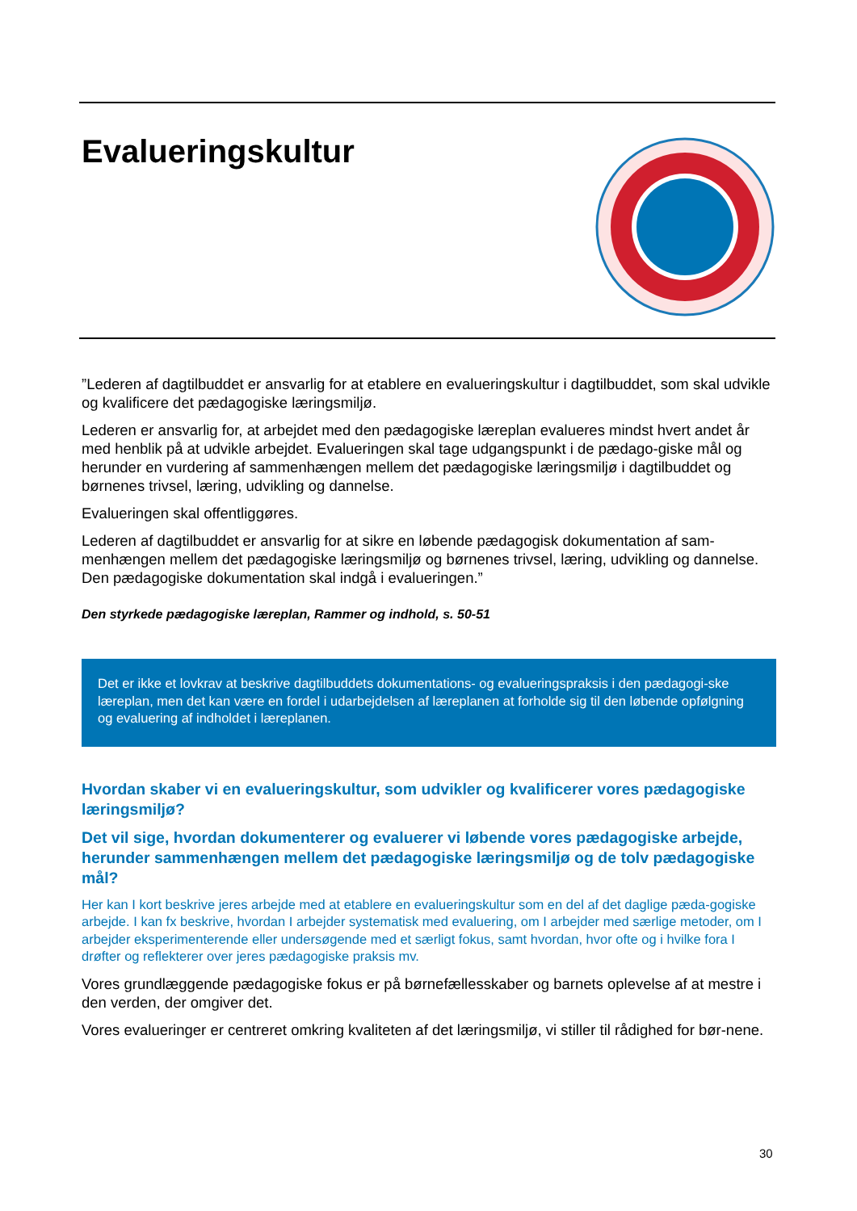Evalueringskultur
”Lederen af dagtilbuddet er ansvarlig for at etablere en evalueringskultur i dagtilbuddet, som skal udvikle og kvalificere det pædagogiske læringsmiljø.
Lederen er ansvarlig for, at arbejdet med den pædagogiske læreplan evalueres mindst hvert andet år med henblik på at udvikle arbejdet. Evalueringen skal tage udgangspunkt i de pædago-giske mål og herunder en vurdering af sammenhængen mellem det pædagogiske læringsmiljø i dagtilbuddet og børnenes trivsel, læring, udvikling og dannelse.
Evalueringen skal offentliggøres.
Lederen af dagtilbuddet er ansvarlig for at sikre en løbende pædagogisk dokumentation af sam-menhængen mellem det pædagogiske læringsmiljø og børnenes trivsel, læring, udvikling og dannelse. Den pædagogiske dokumentation skal indgå i evalueringen.”
Den styrkede pædagogiske læreplan, Rammer og indhold, s. 50-51
Det er ikke et lovkrav at beskrive dagtilbuddets dokumentations- og evalueringspraksis i den pædagogi-ske læreplan, men det kan være en fordel i udarbejdelsen af læreplanen at forholde sig til den løbende opfølgning og evaluering af indholdet i læreplanen.
Hvordan skaber vi en evalueringskultur, som udvikler og kvalificerer vores pædagogiske læringsmiljø?
Det vil sige, hvordan dokumenterer og evaluerer vi løbende vores pædagogiske arbejde, herunder sammenhængen mellem det pædagogiske læringsmiljø og de tolv pædagogiske mål?
Her kan I kort beskrive jeres arbejde med at etablere en evalueringskultur som en del af det daglige pæda-gogiske arbejde. I kan fx beskrive, hvordan I arbejder systematisk med evaluering, om I arbejder med særlige metoder, om I arbejder eksperimenterende eller undersøgende med et særligt fokus, samt hvordan, hvor ofte og i hvilke fora I drøfter og reflekterer over jeres pædagogiske praksis mv.
Vores grundlæggende pædagogiske fokus er på børnefællesskaber og barnets oplevelse af at mestre i den verden, der omgiver det.
Vores evalueringer er centreret omkring kvaliteten af det læringsmiljø, vi stiller til rådighed for bør-nene.
30